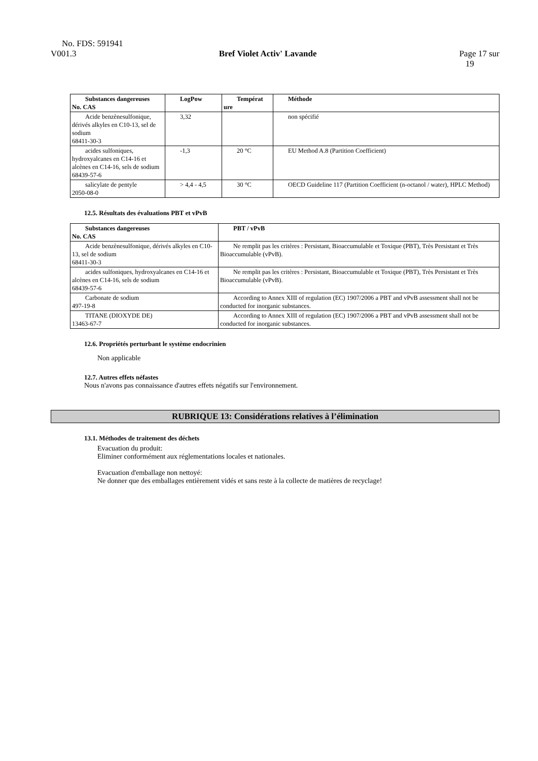No. FDS: 591941
V001.3 Bref Violet Activ' Lavande Page 17 sur
19
| Substances dangereuses No. CAS | LogPow | Températ ure | Méthode |
| --- | --- | --- | --- |
| Acide benzènesulfonique, dérivés alkyles en C10-13, sel de sodium 68411-30-3 | 3,32 | | non spécifié |
| acides sulfoniques, hydroxyalcanes en C14-16 et alcènes en C14-16, sels de sodium 68439-57-6 | -1,3 | 20 °C | EU Method A.8 (Partition Coefficient) |
| salicylate de pentyle 2050-08-0 | > 4,4 - 4,5 | 30 °C | OECD Guideline 117 (Partition Coefficient (n-octanol / water), HPLC Method) |
12.5. Résultats des évaluations PBT et vPvB
| Substances dangereuses No. CAS | PBT / vPvB |
| --- | --- |
| Acide benzènesulfonique, dérivés alkyles en C10-13, sel de sodium 68411-30-3 | Ne remplit pas les critères : Persistant, Bioaccumulable et Toxique (PBT), Très Persistant et Très Bioaccumulable (vPvB). |
| acides sulfoniques, hydroxyalcanes en C14-16 et alcènes en C14-16, sels de sodium 68439-57-6 | Ne remplit pas les critères : Persistant, Bioaccumulable et Toxique (PBT), Très Persistant et Très Bioaccumulable (vPvB). |
| Carbonate de sodium 497-19-8 | According to Annex XIII of regulation (EC) 1907/2006 a PBT and vPvB assessment shall not be conducted for inorganic substances. |
| TITANE (DIOXYDE DE) 13463-67-7 | According to Annex XIII of regulation (EC) 1907/2006 a PBT and vPvB assessment shall not be conducted for inorganic substances. |
12.6. Propriétés perturbant le système endocrinien
Non applicable
12.7. Autres effets néfastes
Nous n'avons pas connaissance d'autres effets négatifs sur l'environnement.
RUBRIQUE 13: Considérations relatives à l’élimination
13.1. Méthodes de traitement des déchets
Evacuation du produit:
Eliminer conformément aux réglementations locales et nationales.
Evacuation d'emballage non nettoyé:
Ne donner que des emballages entièrement vidés et sans reste à la collecte de matières de recyclage!